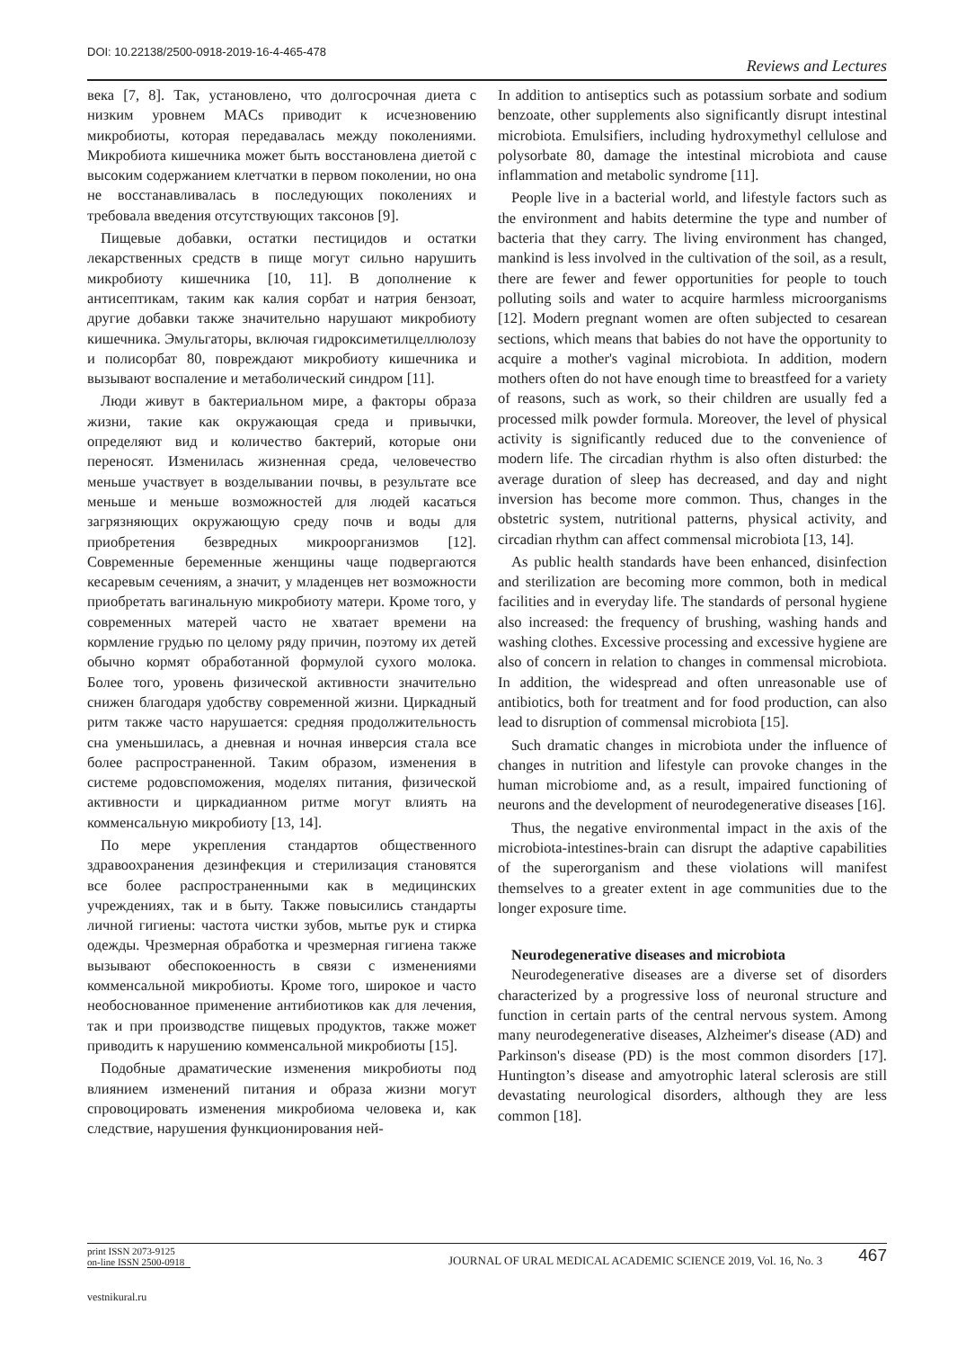DOI: 10.22138/2500-0918-2019-16-4-465-478 Reviews and Lectures
века [7, 8]. Так, установлено, что долгосрочная диета с низким уровнем MACs приводит к исчезновению микробиоты, которая передавалась между поколениями. Микробиота кишечника может быть восстановлена диетой с высоким содержанием клетчатки в первом поколении, но она не восстанавливалась в последующих поколениях и требовала введения отсутствующих таксонов [9].
Пищевые добавки, остатки пестицидов и остатки лекарственных средств в пище могут сильно нарушить микробиоту кишечника [10, 11]. В дополнение к антисептикам, таким как калия сорбат и натрия бензоат, другие добавки также значительно нарушают микробиоту кишечника. Эмульгаторы, включая гидроксиметилцеллюлозу и полисорбат 80, повреждают микробиоту кишечника и вызывают воспаление и метаболический синдром [11].
Люди живут в бактериальном мире, а факторы образа жизни, такие как окружающая среда и привычки, определяют вид и количество бактерий, которые они переносят. Изменилась жизненная среда, человечество меньше участвует в возделывании почвы, в результате все меньше и меньше возможностей для людей касаться загрязняющих окружающую среду почв и воды для приобретения безвредных микроорганизмов [12]. Современные беременные женщины чаще подвергаются кесаревым сечениям, а значит, у младенцев нет возможности приобретать вагинальную микробиоту матери. Кроме того, у современных матерей часто не хватает времени на кормление грудью по целому ряду причин, поэтому их детей обычно кормят обработанной формулой сухого молока. Более того, уровень физической активности значительно снижен благодаря удобству современной жизни. Циркадный ритм также часто нарушается: средняя продолжительность сна уменьшилась, а дневная и ночная инверсия стала все более распространенной. Таким образом, изменения в системе родовспоможения, моделях питания, физической активности и циркадианном ритме могут влиять на комменсальную микробиоту [13, 14].
По мере укрепления стандартов общественного здравоохранения дезинфекция и стерилизация становятся все более распространенными как в медицинских учреждениях, так и в быту. Также повысились стандарты личной гигиены: частота чистки зубов, мытье рук и стирка одежды. Чрезмерная обработка и чрезмерная гигиена также вызывают обеспокоенность в связи с изменениями комменсальной микробиоты. Кроме того, широкое и часто необоснованное применение антибиотиков как для лечения, так и при производстве пищевых продуктов, также может приводить к нарушению комменсальной микробиоты [15].
Подобные драматические изменения микробиоты под влиянием изменений питания и образа жизни могут спровоцировать изменения микробиома человека и, как следствие, нарушения функционирования ней-
In addition to antiseptics such as potassium sorbate and sodium benzoate, other supplements also significantly disrupt intestinal microbiota. Emulsifiers, including hydroxymethyl cellulose and polysorbate 80, damage the intestinal microbiota and cause inflammation and metabolic syndrome [11].
People live in a bacterial world, and lifestyle factors such as the environment and habits determine the type and number of bacteria that they carry. The living environment has changed, mankind is less involved in the cultivation of the soil, as a result, there are fewer and fewer opportunities for people to touch polluting soils and water to acquire harmless microorganisms [12]. Modern pregnant women are often subjected to cesarean sections, which means that babies do not have the opportunity to acquire a mother's vaginal microbiota. In addition, modern mothers often do not have enough time to breastfeed for a variety of reasons, such as work, so their children are usually fed a processed milk powder formula. Moreover, the level of physical activity is significantly reduced due to the convenience of modern life. The circadian rhythm is also often disturbed: the average duration of sleep has decreased, and day and night inversion has become more common. Thus, changes in the obstetric system, nutritional patterns, physical activity, and circadian rhythm can affect commensal microbiota [13, 14].
As public health standards have been enhanced, disinfection and sterilization are becoming more common, both in medical facilities and in everyday life. The standards of personal hygiene also increased: the frequency of brushing, washing hands and washing clothes. Excessive processing and excessive hygiene are also of concern in relation to changes in commensal microbiota. In addition, the widespread and often unreasonable use of antibiotics, both for treatment and for food production, can also lead to disruption of commensal microbiota [15].
Such dramatic changes in microbiota under the influence of changes in nutrition and lifestyle can provoke changes in the human microbiome and, as a result, impaired functioning of neurons and the development of neurodegenerative diseases [16].
Thus, the negative environmental impact in the axis of the microbiota-intestines-brain can disrupt the adaptive capabilities of the superorganism and these violations will manifest themselves to a greater extent in age communities due to the longer exposure time.
Neurodegenerative diseases and microbiota
Neurodegenerative diseases are a diverse set of disorders characterized by a progressive loss of neuronal structure and function in certain parts of the central nervous system. Among many neurodegenerative diseases, Alzheimer's disease (AD) and Parkinson's disease (PD) is the most common disorders [17]. Huntington’s disease and amyotrophic lateral sclerosis are still devastating neurological disorders, although they are less common [18].
print ISSN 2073-9125
on-line ISSN 2500-0918
JOURNAL OF URAL MEDICAL ACADEMIC SCIENCE 2019, Vol. 16, No. 3
467
vestnikural.ru